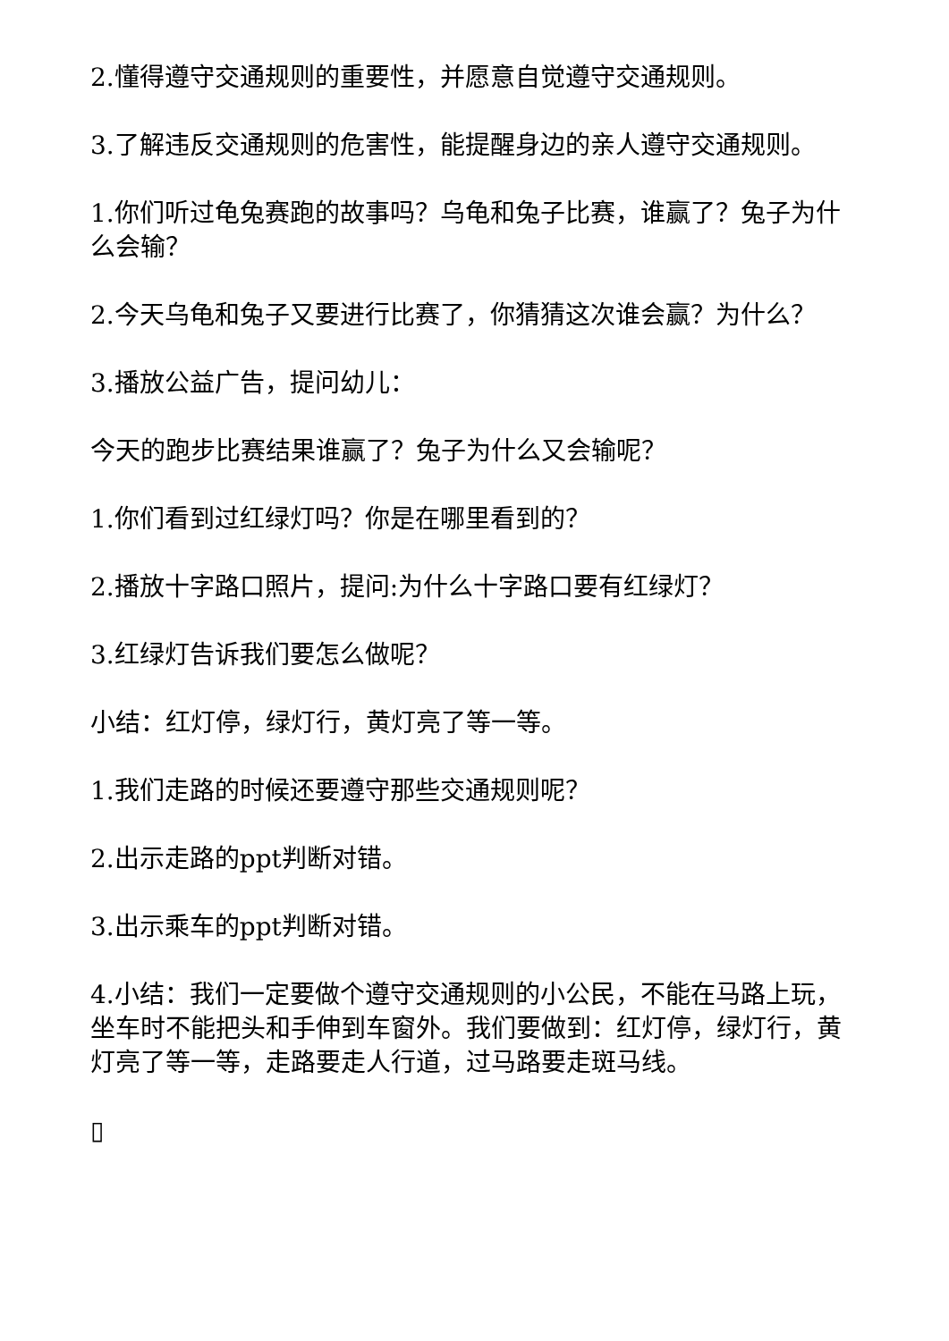2.懂得遵守交通规则的重要性，并愿意自觉遵守交通规则。
3.了解违反交通规则的危害性，能提醒身边的亲人遵守交通规则。
1.你们听过龟兔赛跑的故事吗？乌龟和兔子比赛，谁赢了？兔子为什么会输？
2.今天乌龟和兔子又要进行比赛了，你猜猜这次谁会赢？为什么？
3.播放公益广告，提问幼儿：
今天的跑步比赛结果谁赢了？兔子为什么又会输呢？
1.你们看到过红绿灯吗？你是在哪里看到的？
2.播放十字路口照片，提问:为什么十字路口要有红绿灯？
3.红绿灯告诉我们要怎么做呢？
小结：红灯停，绿灯行，黄灯亮了等一等。
1.我们走路的时候还要遵守那些交通规则呢？
2.出示走路的ppt判断对错。
3.出示乘车的ppt判断对错。
4.小结：我们一定要做个遵守交通规则的小公民，不能在马路上玩，坐车时不能把头和手伸到车窗外。我们要做到：红灯停，绿灯行，黄灯亮了等一等，走路要走人行道，过马路要走斑马线。
▯